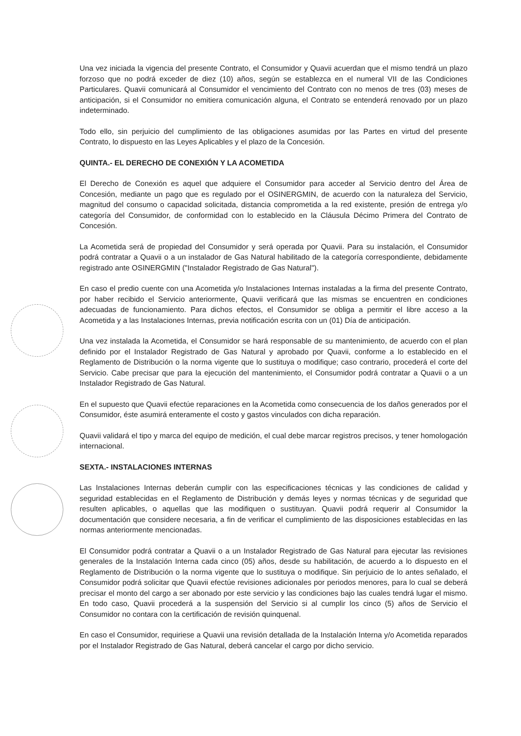Una vez iniciada la vigencia del presente Contrato, el Consumidor y Quavii acuerdan que el mismo tendrá un plazo forzoso que no podrá exceder de diez (10) años, según se establezca en el numeral VII de las Condiciones Particulares. Quavii comunicará al Consumidor el vencimiento del Contrato con no menos de tres (03) meses de anticipación, si el Consumidor no emitiera comunicación alguna, el Contrato se entenderá renovado por un plazo indeterminado.
Todo ello, sin perjuicio del cumplimiento de las obligaciones asumidas por las Partes en virtud del presente Contrato, lo dispuesto en las Leyes Aplicables y el plazo de la Concesión.
QUINTA.- EL DERECHO DE CONEXIÓN Y LA ACOMETIDA
El Derecho de Conexión es aquel que adquiere el Consumidor para acceder al Servicio dentro del Área de Concesión, mediante un pago que es regulado por el OSINERGMIN, de acuerdo con la naturaleza del Servicio, magnitud del consumo o capacidad solicitada, distancia comprometida a la red existente, presión de entrega y/o categoría del Consumidor, de conformidad con lo establecido en la Cláusula Décimo Primera del Contrato de Concesión.
La Acometida será de propiedad del Consumidor y será operada por Quavii. Para su instalación, el Consumidor podrá contratar a Quavii o a un instalador de Gas Natural habilitado de la categoría correspondiente, debidamente registrado ante OSINERGMIN ("Instalador Registrado de Gas Natural").
En caso el predio cuente con una Acometida y/o Instalaciones Internas instaladas a la firma del presente Contrato, por haber recibido el Servicio anteriormente, Quavii verificará que las mismas se encuentren en condiciones adecuadas de funcionamiento. Para dichos efectos, el Consumidor se obliga a permitir el libre acceso a la Acometida y a las Instalaciones Internas, previa notificación escrita con un (01) Día de anticipación.
Una vez instalada la Acometida, el Consumidor se hará responsable de su mantenimiento, de acuerdo con el plan definido por el Instalador Registrado de Gas Natural y aprobado por Quavii, conforme a lo establecido en el Reglamento de Distribución o la norma vigente que lo sustituya o modifique; caso contrario, procederá el corte del Servicio. Cabe precisar que para la ejecución del mantenimiento, el Consumidor podrá contratar a Quavii o a un Instalador Registrado de Gas Natural.
En el supuesto que Quavii efectúe reparaciones en la Acometida como consecuencia de los daños generados por el Consumidor, éste asumirá enteramente el costo y gastos vinculados con dicha reparación.
Quavii validará el tipo y marca del equipo de medición, el cual debe marcar registros precisos, y tener homologación internacional.
SEXTA.- INSTALACIONES INTERNAS
Las Instalaciones Internas deberán cumplir con las especificaciones técnicas y las condiciones de calidad y seguridad establecidas en el Reglamento de Distribución y demás leyes y normas técnicas y de seguridad que resulten aplicables, o aquellas que las modifiquen o sustituyan. Quavii podrá requerir al Consumidor la documentación que considere necesaria, a fin de verificar el cumplimiento de las disposiciones establecidas en las normas anteriormente mencionadas.
El Consumidor podrá contratar a Quavii o a un Instalador Registrado de Gas Natural para ejecutar las revisiones generales de la Instalación Interna cada cinco (05) años, desde su habilitación, de acuerdo a lo dispuesto en el Reglamento de Distribución o la norma vigente que lo sustituya o modifique. Sin perjuicio de lo antes señalado, el Consumidor podrá solicitar que Quavii efectúe revisiones adicionales por periodos menores, para lo cual se deberá precisar el monto del cargo a ser abonado por este servicio y las condiciones bajo las cuales tendrá lugar el mismo. En todo caso, Quavii procederá a la suspensión del Servicio si al cumplir los cinco (5) años de Servicio el Consumidor no contara con la certificación de revisión quinquenal.
En caso el Consumidor, requiriese a Quavii una revisión detallada de la Instalación Interna y/o Acometida reparados por el Instalador Registrado de Gas Natural, deberá cancelar el cargo por dicho servicio.